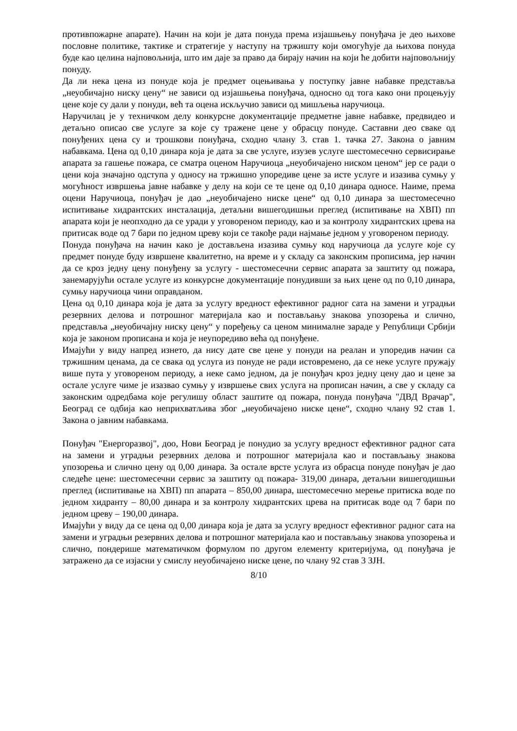противпожарне апарате). Начин на који је дата понуда према изјашњењу понуђача је део њихове пословне политике, тактике и стратегије у наступу на тржишту који омогућује да њихова понуда буде као целина најповољнија, што им даје за право да бирају начин на који ће добити најповољнију понуду.
Да ли нека цена из понуде која је предмет оцењивања у поступку јавне набавке представља „неуобичајно ниску цену“ не зависи од изјашњења понуђача, односно од тога како они процењују цене које су дали у понуди, већ та оцена искључио зависи од мишљења наручиоца.
Наручилац је у техничком делу конкурсне документације предметне јавне набавке, предвидео и детаљно описао све услуге за које су тражене цене у обрасцу понуде. Саставни део сваке од понуђених цена су и трошкови понуђача, сходно члану 3. став 1. тачка 27. Закона о јавним набавкама. Цена од 0,10 динара која је дата за све услуге, изузев услуге шестомесечно сервисирање апарата за гашење пожара, се сматра оценом Наручиоца „неуобичајено ниском ценом“ јер се ради о цени која значајно одступа у односу на тржишно упоредиве цене за исте услуге и изазива сумњу у могућност извршења јавне набавке у делу на који се те цене од 0,10 динара односе. Наиме, према оцени Наручиоца, понуђач је дао „неуобичајено ниске цене“ од 0,10 динара за шестомесечно испитивање хидрантских инсталација, детаљни вишегодишњи преглед (испитивање на ХВП) пп апарата који је неопходно да се уради у уговореном периоду, као и за контролу хидрантских црева на притисак воде од 7 бари по једном цреву који се такође ради најмање једном у уговореном периоду.
Понуда понуђача на начин како је достављена изазива сумњу код наручиоца да услуге које су предмет понуде буду извршене квалитетно, на време и у складу са законским прописима, јер начин да се кроз једну цену понуђену за услугу - шестомесечни сервис апарата за заштиту од пожара, занемарујући остале услуге из конкурсне документације понудивши за њих цене од по 0,10 динара, сумњу наручиоца чини оправданом.
Цена од 0,10 динара која је дата за услугу вредност ефективног радног сата на замени и уградњи резервних делова и потрошног материјала као и постављању знакова упозорења и слично, представља „неуобичајну ниску цену“ у поређењу са ценом минималне зараде у Републици Србији која је законом прописана и која је неупоредиво већа од понуђене.
Имајући у виду напред изнето, да нису дате све цене у понуди на реалан и упоредив начин са тржишним ценама, да се свака од услуга из понуде не ради истовремено, да се неке услуге пружају више пута у уговореном периоду, а неке само једном, да је понуђач кроз једну цену дао и цене за остале услуге чиме је изазвао сумњу у извршење свих услуга на прописан начин, а све у складу са законским одредбама које регулишу област заштите од пожара, понуда понуђача "ДВД Врачар", Београд се одбија као неприхватљива због „неуобичајено ниске цене“, сходно члану 92 став 1. Закона о јавним набавкама.
Понуђач "Енергоразвој", доо, Нови Београд је понудио за услугу вредност ефективног радног сата на замени и уградњи резервних делова и потрошног материјала као и постављању знакова упозорења и слично цену од 0,00 динара. За остале врсте услуга из обрасца понуде понуђач је дао следеће цене: шестомесечни сервис за заштиту од пожара- 319,00 динара, детаљни вишегодишњи преглед (испитивање на ХВП) пп апарата – 850,00 динара, шестомесечно мерење притиска воде по једном хидранту – 80,00 динара и за контролу хидрантских црева на притисак воде од 7 бари по једном цреву – 190,00 динара.
Имајући у виду да се цена од 0,00 динара која је дата за услугу вредност ефективног радног сата на замени и уградњи резервних делова и потрошног материјала као и постављању знакова упозорења и слично, пондерише математичком формулом по другом елементу критеријума, од понуђача је затражено да се изјасни у смислу неуобичајено ниске цене, по члану 92 став 3 ЗЈН.
8/10